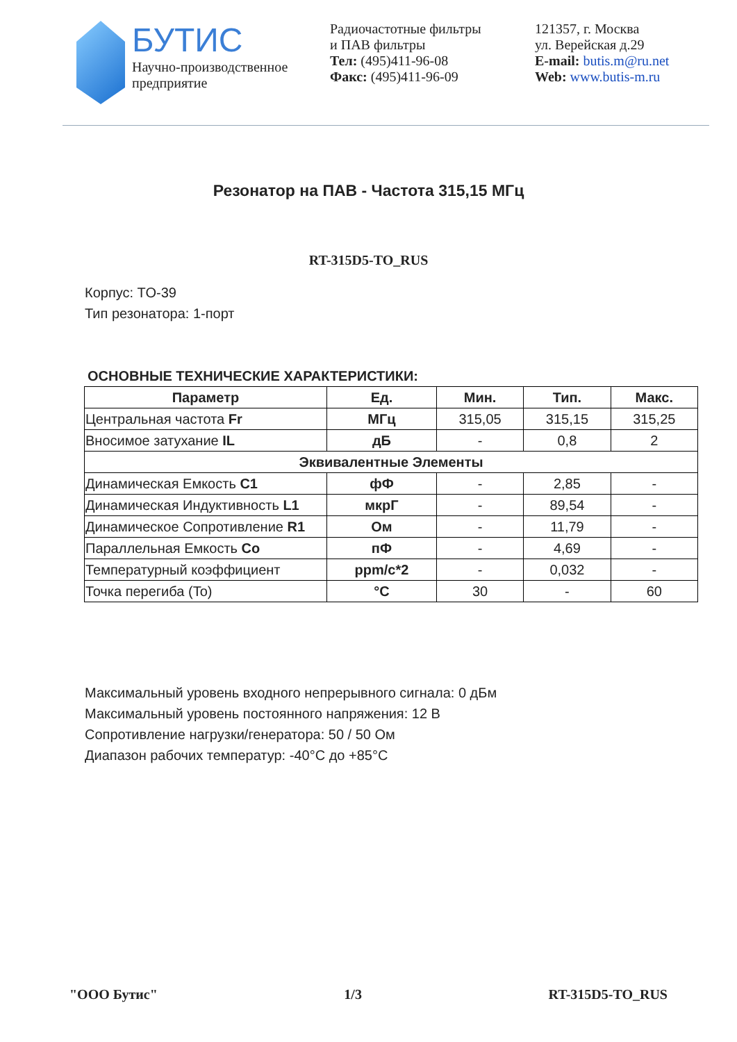БУТИС
Научно-производственное
предприятие
Радиочастотные фильтры
и ПАВ фильтры
Тел: (495)411-96-08
Факс: (495)411-96-09
121357, г. Москва
ул. Верейская д.29
E-mail: butis.m@ru.net
Web: www.butis-m.ru
Резонатор на ПАВ - Частота 315,15 МГц
RT-315D5-TO_RUS
Корпус: TO-39
Тип резонатора: 1-порт
ОСНОВНЫЕ ТЕХНИЧЕСКИЕ ХАРАКТЕРИСТИКИ:
| Параметр | Ед. | Мин. | Тип. | Макс. |
| --- | --- | --- | --- | --- |
| Центральная частота Fr | МГц | 315,05 | 315,15 | 315,25 |
| Вносимое затухание IL | дБ | - | 0,8 | 2 |
| Эквивалентные Элементы | | | | |
| Динамическая Емкость C1 | фФ | - | 2,85 | - |
| Динамическая Индуктивность L1 | мкрГ | - | 89,54 | - |
| Динамическое Сопротивление R1 | Ом | - | 11,79 | - |
| Параллельная Емкость Co | пФ | - | 4,69 | - |
| Температурный коэффициент | ppm/c*2 | - | 0,032 | - |
| Точка перегиба (To) | °C | 30 | - | 60 |
Максимальный уровень входного непрерывного сигнала: 0 дБм
Максимальный уровень постоянного напряжения: 12 В
Сопротивление нагрузки/генератора: 50 / 50 Ом
Диапазон рабочих температур: -40°C до +85°C
"ООО Бутис" 1/3 RT-315D5-TO_RUS